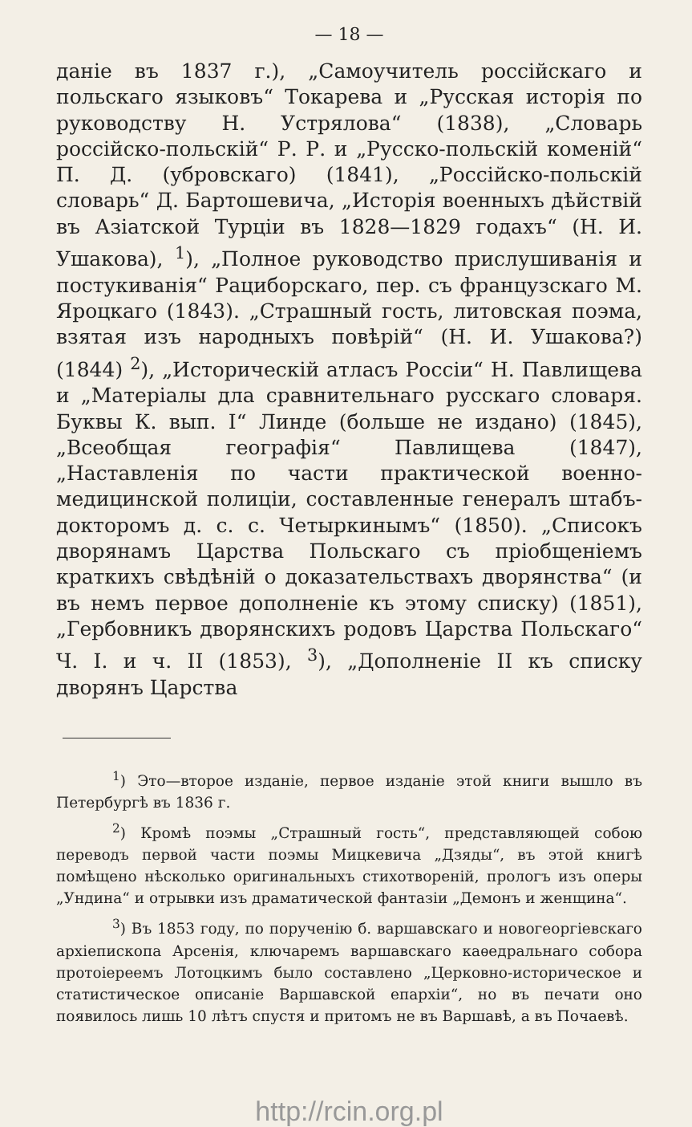— 18 —
даніе въ 1837 г.), „Самоучитель россійскаго и польскаго языковъ“ Токарева и „Русская исторія по руководству Н. Устрялова“ (1838), „Словарь россійско-польскій“ Р. Р. и „Русско-польскій коменій“ П. Д. (убровскаго) (1841), „Россійско-польскій словарь“ Д. Бартошевича, „Исторія военныхъ дѣйствій въ Азіатской Турціи въ 1828—1829 годахъ“ (Н. И. Ушакова), <sup>1</sup>), „Полное руководство прислушиванія и постукиванія“ Рациборскаго, пер. съ французскаго М. Яроцкаго (1843). „Страшный гость, литовская поэма, взятая изъ народныхъ повѣрій“ (Н. И. Ушакова?) (1844) <sup>2</sup>), „Историческій атласъ Россіи“ Н. Павлищева и „Матеріалы дла сравнительнаго русскаго словаря. Буквы К. вып. I“ Линде (больше не издано) (1845), „Всеобщая географія“ Павлищева (1847), „Наставленія по части практической военно-медицинской полиціи, составленные генералъ штабъ-докторомъ д. с. с. Четыркинымъ“ (1850). „Списокъ дворянамъ Царства Польскаго съ пріобщеніемъ краткихъ свѣдѣній о доказательствахъ дворянства“ (и въ немъ первое дополненіе къ этому списку) (1851), „Гербовникъ дворянскихъ родовъ Царства Польскаго“ Ч. I. и ч. II (1853), <sup>3</sup>), „Дополненіе II къ списку дворянъ Царства
<sup>1</sup>) Это—второе изданіе, первое изданіе этой книги вышло въ Петербургѣ въ 1836 г.
<sup>2</sup>) Кромѣ поэмы „Страшный гость“, представляющей собою переводъ первой части поэмы Мицкевича „Дзяды“, въ этой книгѣ помѣщено нѣсколько оригинальныхъ стихотвореній, прологъ изъ оперы „Ундина“ и отрывки изъ драматической фантазіи „Демонъ и женщина“.
<sup>3</sup>) Въ 1853 году, по порученію б. варшавскаго и новогеоргіевскаго архіепископа Арсенія, ключаремъ варшавскаго каѳедральнаго собора протоіереемъ Лотоцкимъ было составлено „Церковно-историческое и статистическое описаніе Варшавской епархіи“, но въ печати оно появилось лишь 10 лѣтъ спустя и притомъ не въ Варшавѣ, а въ Почаевѣ.
http://rcin.org.pl